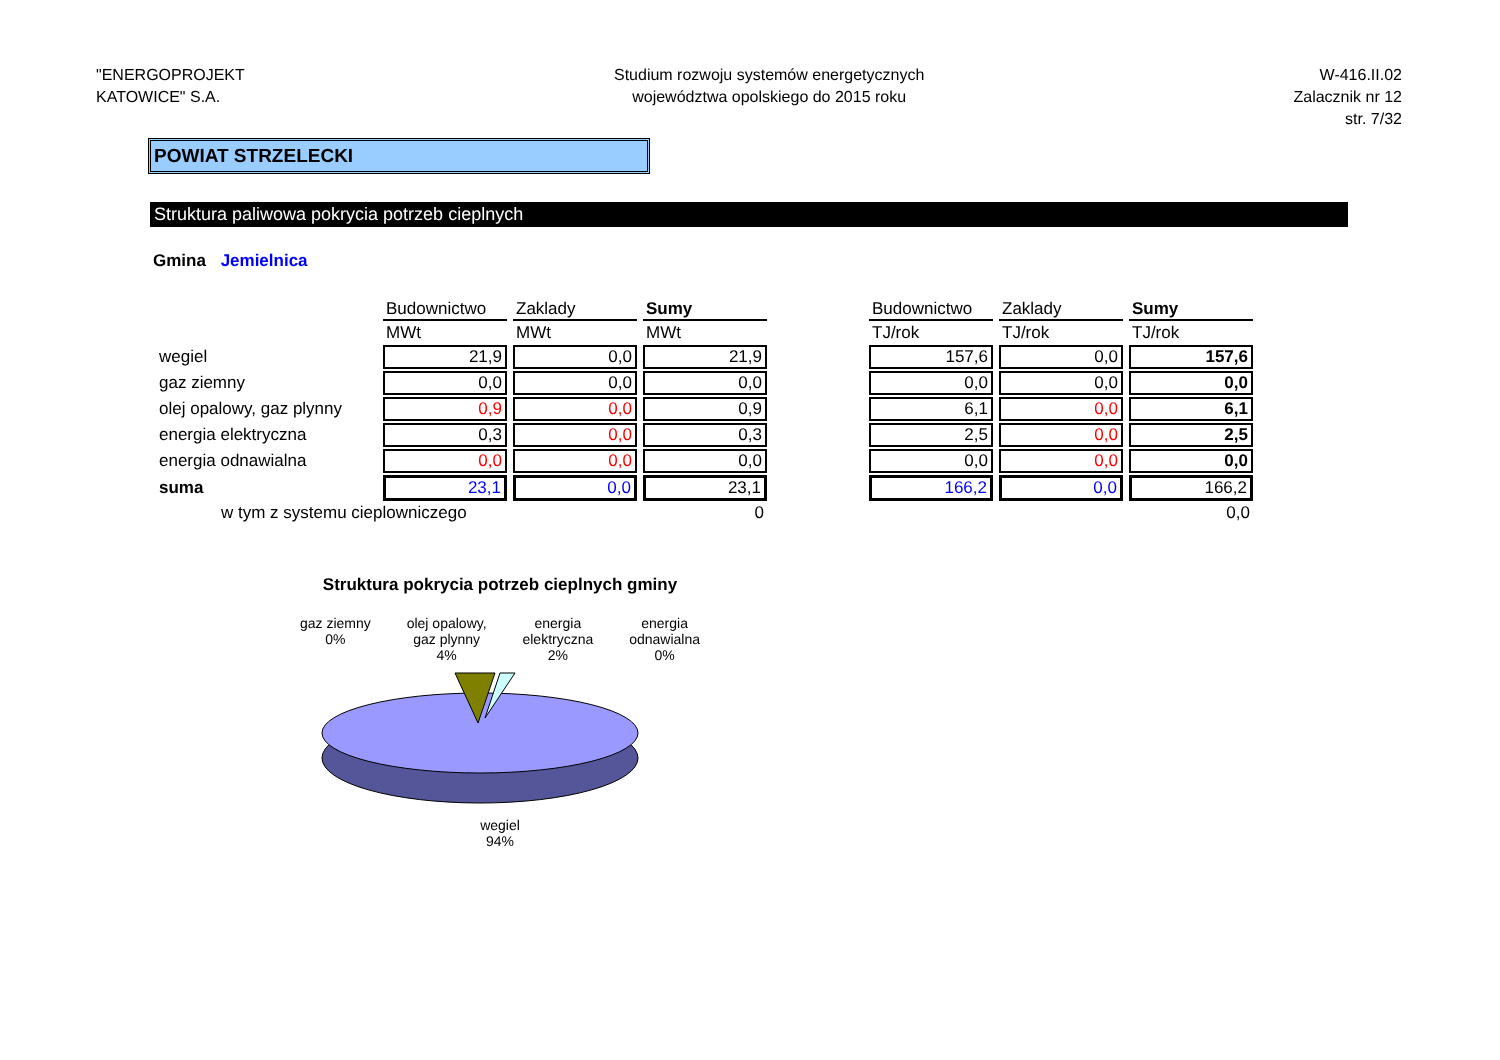"ENERGOPROJEKT
KATOWICE" S.A.
Studium rozwoju systemów energetycznych
województwa opolskiego do 2015 roku
W-416.II.02
Zalacznik nr 12
str. 7/32
POWIAT STRZELECKI
Struktura paliwowa pokrycia potrzeb cieplnych
Gmina Jemielnica
| | Budownictwo | Zaklady | Sumy |
| | MWt | MWt | MWt |
| wegiel | 21,9 | 0,0 | 21,9 |
| gaz ziemny | 0,0 | 0,0 | 0,0 |
| olej opalowy, gaz plynny | 0,9 | 0,0 | 0,9 |
| energia elektryczna | 0,3 | 0,0 | 0,3 |
| energia odnawialna | 0,0 | 0,0 | 0,0 |
| suma | 23,1 | 0,0 | 23,1 |
| w tym z systemu cieplowniczego | | | 0 |
| Budownictwo | Zaklady | Sumy |
| --- | --- | --- |
| TJ/rok | TJ/rok | TJ/rok |
| 157,6 | 0,0 | 157,6 |
| 0,0 | 0,0 | 0,0 |
| 6,1 | 0,0 | 6,1 |
| 2,5 | 0,0 | 2,5 |
| 0,0 | 0,0 | 0,0 |
| 166,2 | 0,0 | 166,2 |
| | | 0,0 |
Struktura pokrycia potrzeb cieplnych gminy
gaz ziemny
0%
olej opalowy,
gaz plynny
4%
energia
elektryczna
2%
energia
odnawialna
0%
wegiel
94%